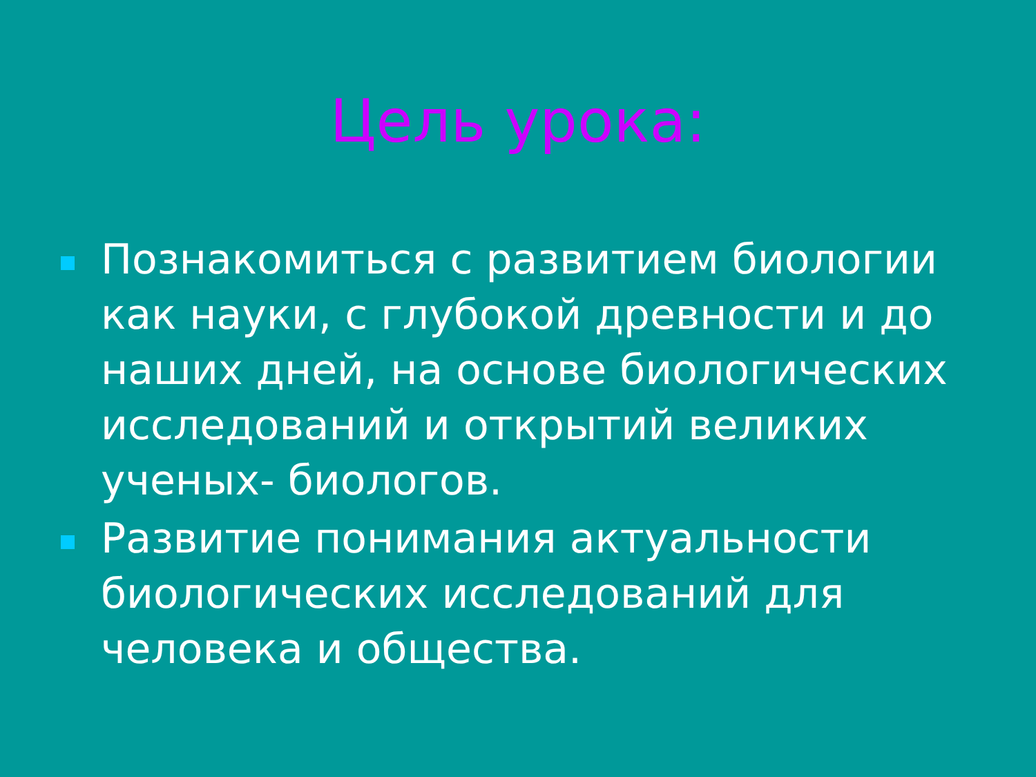Цель урока:
Познакомиться с развитием биологии как науки, с глубокой древности и до наших дней, на основе биологических исследований и открытий великих ученых- биологов.
Развитие понимания актуальности биологических исследований для человека и общества.